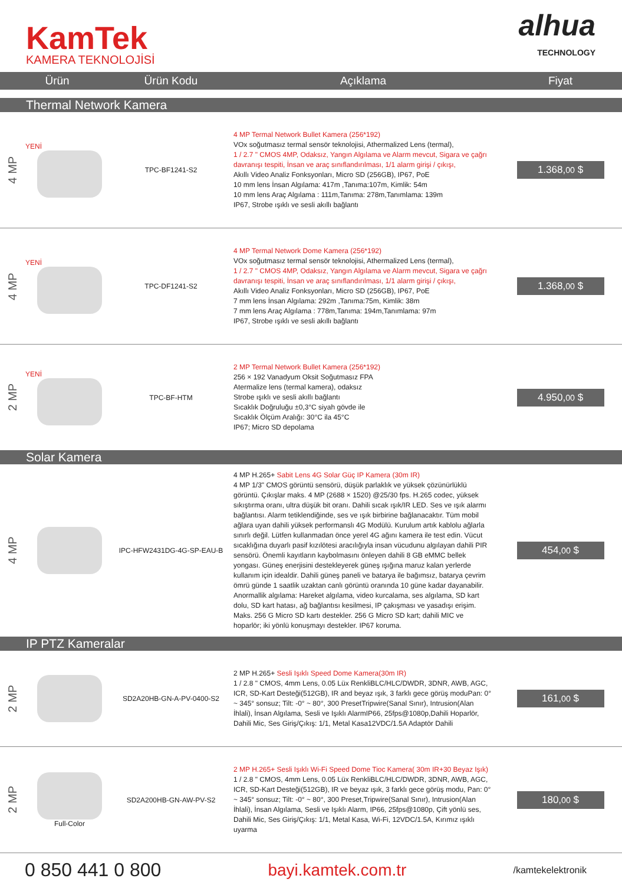KamTek
KAMERA TEKNOLOJİSİ
alhua
TECHNOLOGY
| Ürün | | Ürün Kodu | Açıklama | Fiyat |
| --- | --- | --- | --- | --- |
| Thermal Network Kamera | | | | |
| 4 MP | YENİ | TPC-BF1241-S2 | 4 MP Termal Network Bullet Kamera (256*192) VOx soğutmasız termal sensör teknolojisi, Athermalized Lens (termal), 1 / 2.7 " CMOS 4MP, Odaksız, Yangın Algılama ve Alarm mevcut, Sigara ve çağrı davranışı tespiti, İnsan ve araç sınıflandırılması, 1/1 alarm girişi / çıkışı, Akıllı Video Analiz Fonksyonları, Micro SD (256GB), IP67, PoE 10 mm lens İnsan Algılama: 417m ,Tanıma:107m, Kimlik: 54m 10 mm lens Araç Algılama : 111m,Tanıma: 278m,Tanımlama: 139m IP67, Strobe ışıklı ve sesli akıllı bağlantı | 1.368, 00 $ |
| 4 MP | YENİ | TPC-DF1241-S2 | 4 MP Termal Network Dome Kamera (256*192) VOx soğutmasız termal sensör teknolojisi, Athermalized Lens (termal), 1 / 2.7 " CMOS 4MP, Odaksız, Yangın Algılama ve Alarm mevcut, Sigara ve çağrı davranışı tespiti, İnsan ve araç sınıflandırılması, 1/1 alarm girişi / çıkışı, Akıllı Video Analiz Fonksyonları, Micro SD (256GB), IP67, PoE 7 mm lens İnsan Algılama: 292m ,Tanıma:75m, Kimlik: 38m 7 mm lens Araç Algılama : 778m,Tanıma: 194m,Tanımlama: 97m IP67, Strobe ışıklı ve sesli akıllı bağlantı | 1.368, 00 $ |
| 2 MP | YENİ | TPC-BF-HTM | 2 MP Termal Network Bullet Kamera (256*192) 256 × 192 Vanadyum Oksit Soğutmasız FPA Atermalize lens (termal kamera), odaksız Strobe ışıklı ve sesli akıllı bağlantı Sıcaklık Doğruluğu ±0,3°C siyah gövde ile Sıcaklık Ölçüm Aralığı: 30°C ila 45°C IP67; Micro SD depolama | 4.950, 00 $ |
| Solar Kamera | | | | |
| 4 MP | | IPC-HFW2431DG-4G-SP-EAU-B | 4 MP H.265+ Sabit Lens 4G Solar Güç IP Kamera (30m IR) 4 MP 1/3" CMOS görüntü sensörü, düşük parlaklık ve yüksek çözünürlüklü görüntü. Çıkışlar maks. 4 MP (2688 × 1520) @25/30 fps. H.265 codec, yüksek sıkıştırma oranı, ultra düşük bit oranı. Dahili sıcak ışık/IR LED. Ses ve ışık alarmı bağlantısı. Alarm tetiklendiğinde, ses ve ışık birbirine bağlanacaktır. Tüm mobil ağlara uyan dahili yüksek performanslı 4G Modülü. Kurulum artık kablolu ağlarla sınırlı değil. Lütfen kullanmadan önce yerel 4G ağını kamera ile test edin. Vücut sıcaklığına duyarlı pasif kızılötesi aracılığıyla insan vücudunu algılayan dahili PIR sensörü. Önemli kayıtların kaybolmasını önleyen dahili 8 GB eMMC bellek yongası. Güneş enerjisini destekleyerek güneş ışığına maruz kalan yerlerde kullanım için idealdir. Dahili güneş paneli ve batarya ile bağımsız, batarya çevrim ömrü günde 1 saatlik uzaktan canlı görüntü oranında 10 güne kadar dayanabilir. Anormallik algılama: Hareket algılama, video kurcalama, ses algılama, SD kart dolu, SD kart hatası, ağ bağlantısı kesilmesi, IP çakışması ve yasadışı erişim. Maks. 256 G Micro SD kartı destekler. 256 G Micro SD kart; dahili MIC ve hoparlör; iki yönlü konuşmayı destekler. IP67 koruma. | 454, 00 $ |
| IP PTZ Kameralar | | | | |
| 2 MP | | SD2A20HB-GN-A-PV-0400-S2 | 2 MP H.265+ Sesli Işıklı Speed Dome Kamera(30m IR) 1 / 2.8 " CMOS, 4mm Lens, 0.05 Lüx RenkliBLC/HLC/DWDR, 3DNR, AWB, AGC, ICR, SD-Kart Desteği(512GB), IR and beyaz ışık, 3 farklı gece görüş moduPan: 0° ~ 345° sonsuz; Tilt: -0° ~ 80°, 300 PresetTripwire(Sanal Sınır), Intrusion(Alan İhlali), İnsan Algılama, Sesli ve Işıklı AlarmIP66, 25fps@1080p,Dahili Hoparlör, Dahili Mic, Ses Giriş/Çıkış: 1/1, Metal Kasa12VDC/1.5A Adaptör Dahili | 161, 00 $ |
| 2 MP | Full-Color | SD2A200HB-GN-AW-PV-S2 | 2 MP H.265+ Sesli Işıklı Wi-Fi Speed Dome Tioc Kamera( 30m IR+30 Beyaz Işık) 1 / 2.8 " CMOS, 4mm Lens, 0.05 Lüx RenkliBLC/HLC/DWDR, 3DNR, AWB, AGC, ICR, SD-Kart Desteği(512GB), IR ve beyaz ışık, 3 farklı gece görüş modu, Pan: 0° ~ 345° sonsuz; Tilt: -0° ~ 80°, 300 Preset,Tripwire(Sanal Sınır), Intrusion(Alan İhlali), İnsan Algılama, Sesli ve Işıklı Alarm, IP66, 25fps@1080p, Çift yönlü ses, Dahili Mic, Ses Giriş/Çıkış: 1/1, Metal Kasa, Wi-Fi, 12VDC/1.5A, Kırımız ışıklı uyarma | 180, 00 $ |
0 850 441 0 800 bayi.kamtek.com.tr
/kamtekelektronik